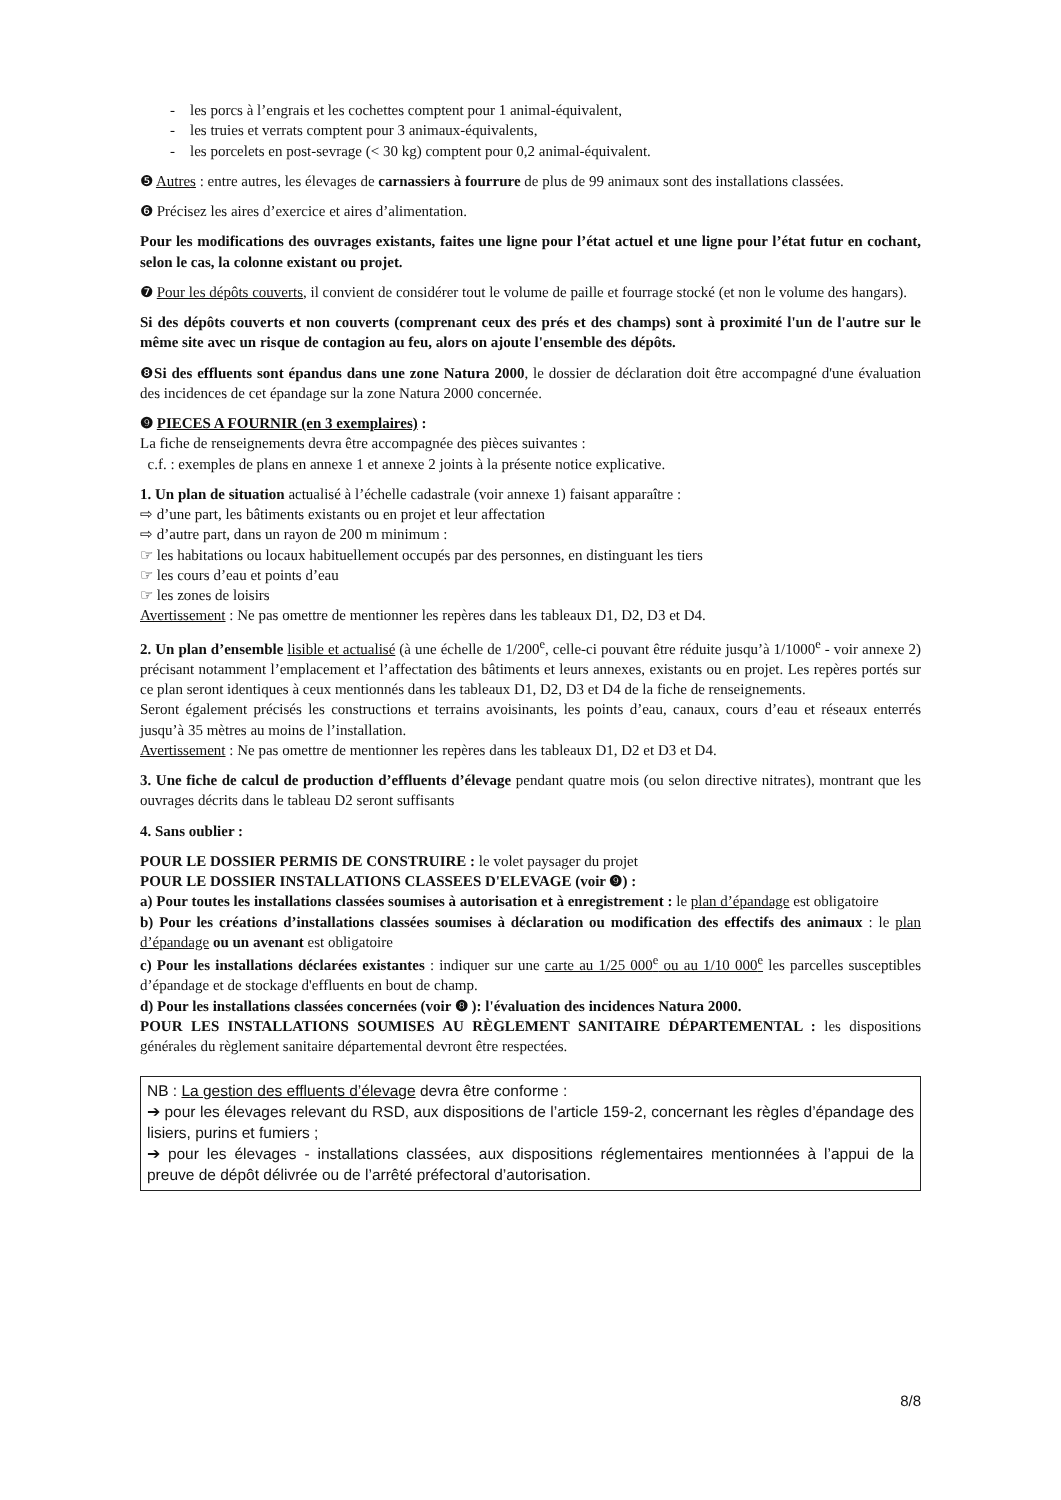- les porcs à l’engrais et les cochettes comptent pour 1 animal-équivalent,
- les truies et verrats comptent pour 3 animaux-équivalents,
- les porcelets en post-sevrage (< 30 kg) comptent pour 0,2 animal-équivalent.
❺ Autres : entre autres, les élevages de carnassiers à fourrure de plus de 99 animaux sont des installations classées.
❻ Précisez les aires d’exercice et aires d’alimentation.
Pour les modifications des ouvrages existants, faites une ligne pour l’état actuel et une ligne pour l’état futur en cochant, selon le cas, la colonne existant ou projet.
❼ Pour les dépôts couverts, il convient de considérer tout le volume de paille et fourrage stocké (et non le volume des hangars).
Si des dépôts couverts et non couverts (comprenant ceux des prés et des champs) sont à proximité l'un de l'autre sur le même site avec un risque de contagion au feu, alors on ajoute l'ensemble des dépôts.
❽Si des effluents sont épandus dans une zone Natura 2000, le dossier de déclaration doit être accompagné d'une évaluation des incidences de cet épandage sur la zone Natura 2000 concernée.
❾ PIECES A FOURNIR (en 3 exemplaires) :
La fiche de renseignements devra être accompagnée des pièces suivantes :
c.f. : exemples de plans en annexe 1 et annexe 2 joints à la présente notice explicative.
1. Un plan de situation actualisé à l’échelle cadastrale (voir annexe 1) faisant apparaître :
⇨ d’une part, les bâtiments existants ou en projet et leur affectation
⇨ d’autre part, dans un rayon de 200 m minimum :
☞ les habitations ou locaux habituellement occupés par des personnes, en distinguant les tiers
☞ les cours d’eau et points d’eau
☞ les zones de loisirs
Avertissement : Ne pas omettre de mentionner les repères dans les tableaux D1, D2, D3 et D4.
2. Un plan d’ensemble lisible et actualisé (à une échelle de 1/200<sup>e</sup>, celle-ci pouvant être réduite jusqu’à 1/1000<sup>e</sup> - voir annexe 2) précisant notamment l’emplacement et l’affectation des bâtiments et leurs annexes, existants ou en projet. Les repères portés sur ce plan seront identiques à ceux mentionnés dans les tableaux D1, D2, D3 et D4 de la fiche de renseignements.
Seront également précisés les constructions et terrains avoisinants, les points d’eau, canaux, cours d’eau et réseaux enterrés jusqu’à 35 mètres au moins de l’installation.
Avertissement : Ne pas omettre de mentionner les repères dans les tableaux D1, D2 et D3 et D4.
3. Une fiche de calcul de production d’effluents d’élevage pendant quatre mois (ou selon directive nitrates), montrant que les ouvrages décrits dans le tableau D2 seront suffisants
4. Sans oublier :
POUR LE DOSSIER PERMIS DE CONSTRUIRE : le volet paysager du projet
POUR LE DOSSIER INSTALLATIONS CLASSEES D'ELEVAGE (voir ❾) :
a) Pour toutes les installations classées soumises à autorisation et à enregistrement : le plan d’épandage est obligatoire
b) Pour les créations d’installations classées soumises à déclaration ou modification des effectifs des animaux : le plan d’épandage ou un avenant est obligatoire
c) Pour les installations déclarées existantes : indiquer sur une carte au 1/25 000<sup>e</sup> ou au 1/10 000<sup>e</sup> les parcelles susceptibles d’épandage et de stockage d'effluents en bout de champ.
d) Pour les installations classées concernées (voir ❽ ): l'évaluation des incidences Natura 2000.
POUR LES INSTALLATIONS SOUMISES AU RÈGLEMENT SANITAIRE DÉPARTEMENTAL : les dispositions générales du règlement sanitaire départemental devront être respectées.
NB : La gestion des effluents d’élevage devra être conforme :
➔ pour les élevages relevant du RSD, aux dispositions de l’article 159-2, concernant les règles d’épandage des lisiers, purins et fumiers ;
➔ pour les élevages - installations classées, aux dispositions réglementaires mentionnées à l’appui de la preuve de dépôt délivrée ou de l’arrêté préfectoral d’autorisation.
8/8